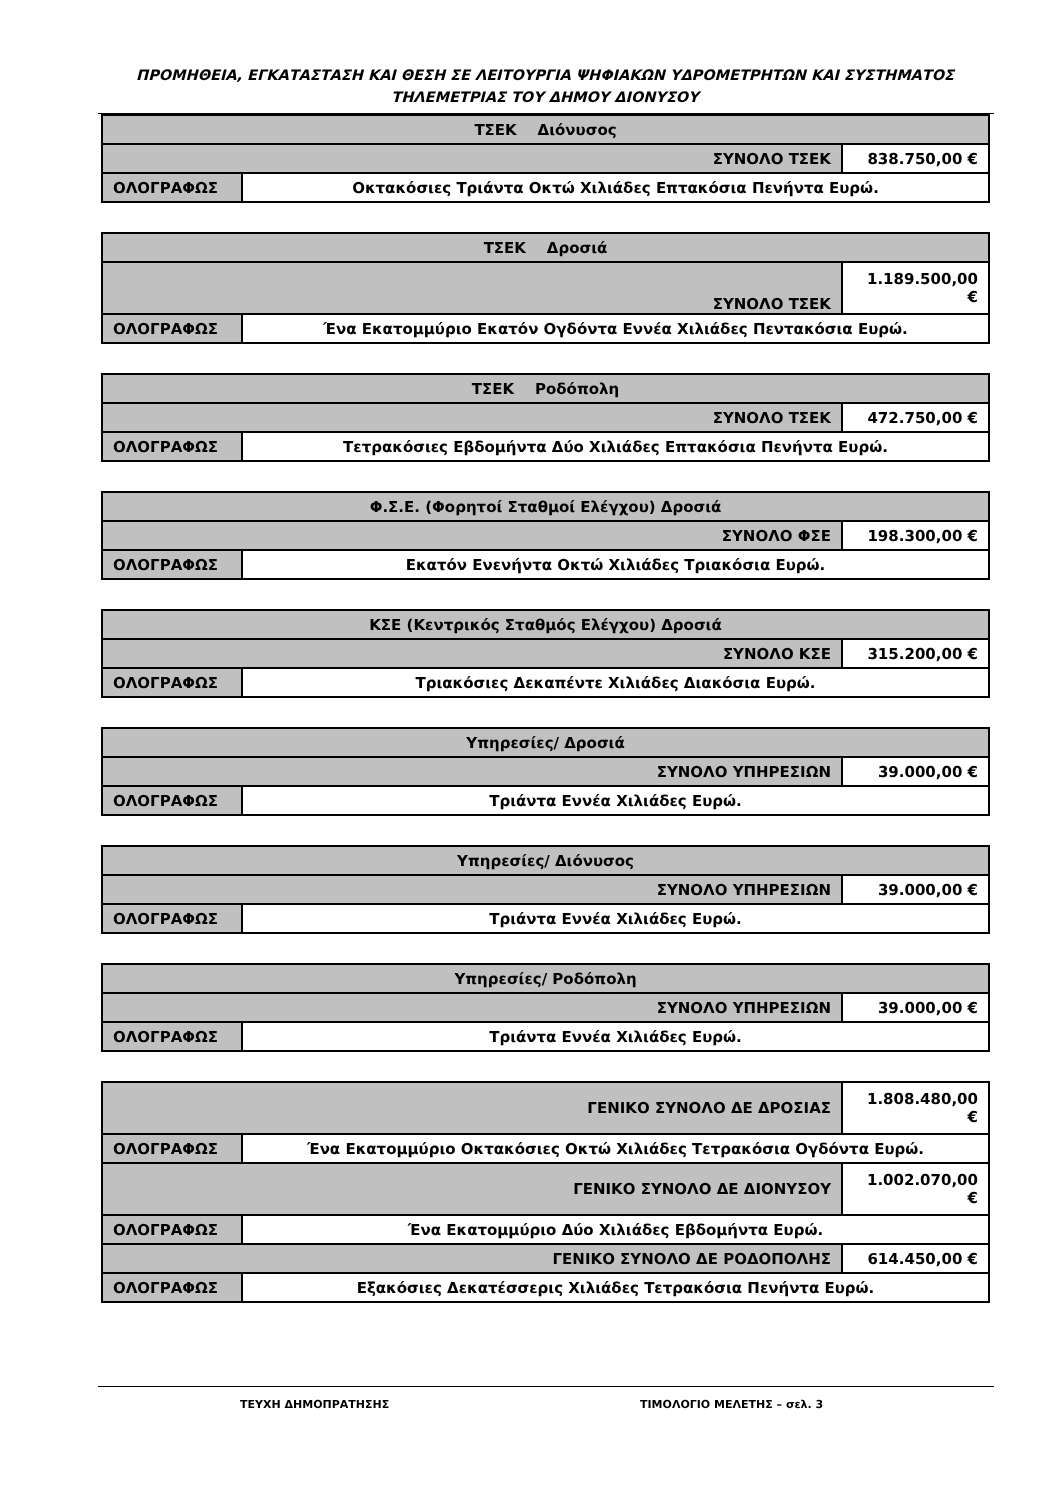ΠΡΟΜΗΘΕΙΑ, ΕΓΚΑΤΑΣΤΑΣΗ ΚΑΙ ΘΕΣΗ ΣΕ ΛΕΙΤΟΥΡΓΙΑ ΨΗΦΙΑΚΩΝ ΥΔΡΟΜΕΤΡΗΤΩΝ ΚΑΙ ΣΥΣΤΗΜΑΤΟΣ ΤΗΛΕΜΕΤΡΙΑΣ ΤΟΥ ΔΗΜΟΥ ΔΙΟΝΥΣΟΥ
| ΤΣΕΚ Διόνυσος | | |
| ΣΥΝΟΛΟ ΤΣΕΚ | | 838.750,00 € |
| ΟΛΟΓΡΑΦΩΣ | Οκτακόσιες Τριάντα Οκτώ Χιλιάδες Επτακόσια Πενήντα Ευρώ. | |
| ΤΣΕΚ Δροσιά | | |
| ΣΥΝΟΛΟ ΤΣΕΚ | | 1.189.500,00 € |
| ΟΛΟΓΡΑΦΩΣ | Ένα Εκατομμύριο Εκατόν Ογδόντα Εννέα Χιλιάδες Πεντακόσια Ευρώ. | |
| ΤΣΕΚ Ροδόπολη | | |
| ΣΥΝΟΛΟ ΤΣΕΚ | | 472.750,00 € |
| ΟΛΟΓΡΑΦΩΣ | Τετρακόσιες Εβδομήντα Δύο Χιλιάδες Επτακόσια Πενήντα Ευρώ. | |
| Φ.Σ.Ε. (Φορητοί Σταθμοί Ελέγχου) Δροσιά | | |
| ΣΥΝΟΛΟ ΦΣΕ | | 198.300,00 € |
| ΟΛΟΓΡΑΦΩΣ | Εκατόν Ενενήντα Οκτώ Χιλιάδες Τριακόσια Ευρώ. | |
| ΚΣΕ (Κεντρικός Σταθμός Ελέγχου) Δροσιά | | |
| ΣΥΝΟΛΟ ΚΣΕ | | 315.200,00 € |
| ΟΛΟΓΡΑΦΩΣ | Τριακόσιες Δεκαπέντε Χιλιάδες Διακόσια Ευρώ. | |
| Υπηρεσίες/ Δροσιά | | |
| ΣΥΝΟΛΟ ΥΠΗΡΕΣΙΩΝ | | 39.000,00 € |
| ΟΛΟΓΡΑΦΩΣ | Τριάντα Εννέα Χιλιάδες Ευρώ. | |
| Υπηρεσίες/ Διόνυσος | | |
| ΣΥΝΟΛΟ ΥΠΗΡΕΣΙΩΝ | | 39.000,00 € |
| ΟΛΟΓΡΑΦΩΣ | Τριάντα Εννέα Χιλιάδες Ευρώ. | |
| Υπηρεσίες/ Ροδόπολη | | |
| ΣΥΝΟΛΟ ΥΠΗΡΕΣΙΩΝ | | 39.000,00 € |
| ΟΛΟΓΡΑΦΩΣ | Τριάντα Εννέα Χιλιάδες Ευρώ. | |
| ΓΕΝΙΚΟ ΣΥΝΟΛΟ ΔΕ ΔΡΟΣΙΑΣ | | 1.808.480,00 € |
| ΟΛΟΓΡΑΦΩΣ | Ένα Εκατομμύριο Οκτακόσιες Οκτώ Χιλιάδες Τετρακόσια Ογδόντα Ευρώ. | |
| ΓΕΝΙΚΟ ΣΥΝΟΛΟ ΔΕ ΔΙΟΝΥΣΟΥ | | 1.002.070,00 € |
| ΟΛΟΓΡΑΦΩΣ | Ένα Εκατομμύριο Δύο Χιλιάδες Εβδομήντα Ευρώ. | |
| ΓΕΝΙΚΟ ΣΥΝΟΛΟ ΔΕ ΡΟΔΟΠΟΛΗΣ | | 614.450,00 € |
| ΟΛΟΓΡΑΦΩΣ | Εξακόσιες Δεκατέσσερις Χιλιάδες Τετρακόσια Πενήντα Ευρώ. | |
ΤΕΥΧΗ ΔΗΜΟΠΡΑΤΗΣΗΣ ΤΙΜΟΛΟΓΙΟ ΜΕΛΕΤΗΣ – σελ. 3